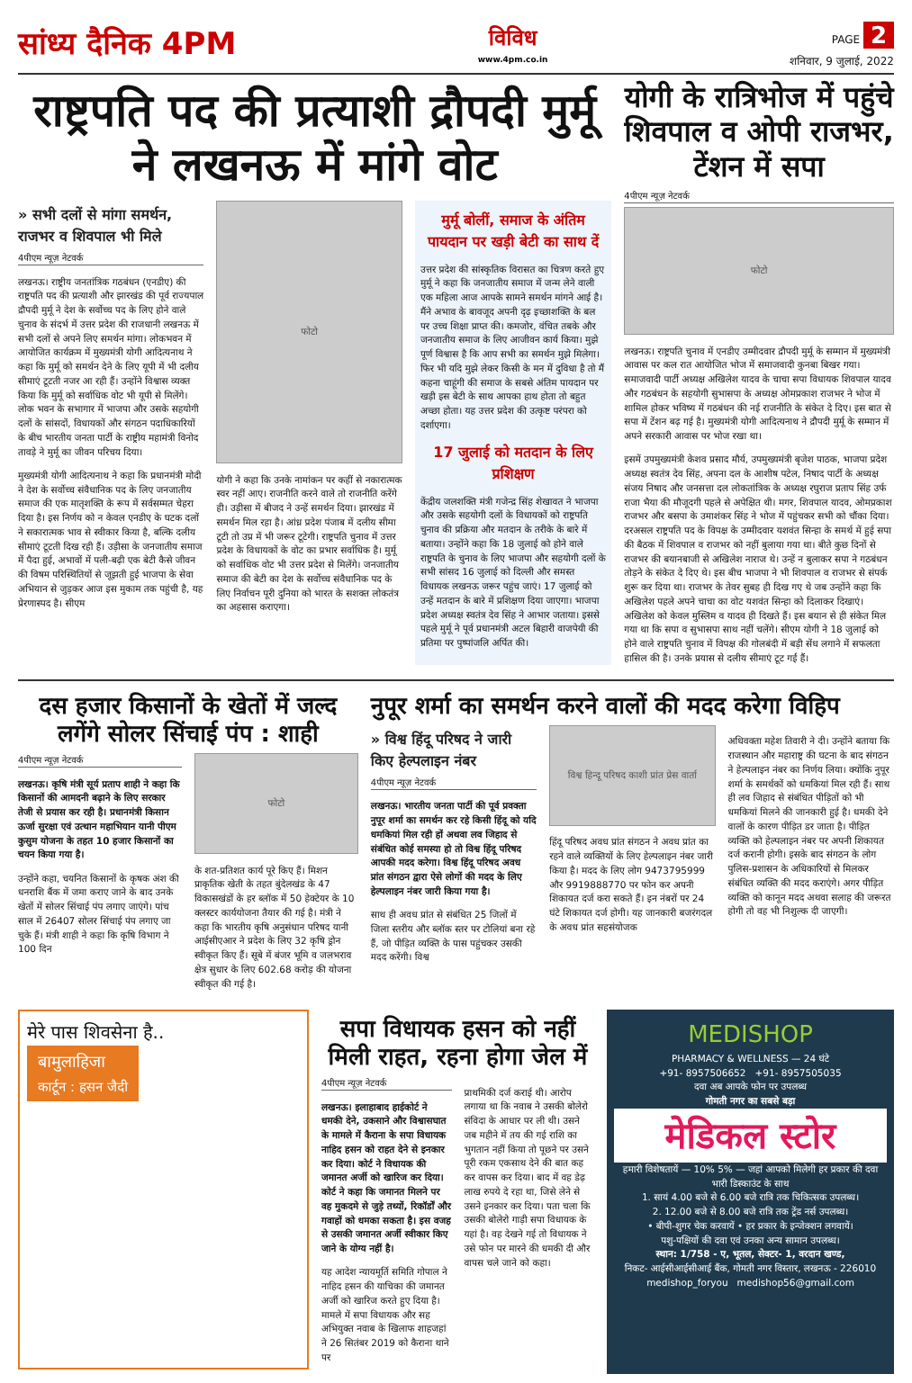सांध्य दैनिक 4PM
विविध
www.4pm.co.in
PAGE 2
शनिवार, 9 जुलाई, 2022
राष्ट्रपति पद की प्रत्याशी द्रौपदी मुर्मू ने लखनऊ में मांगे वोट
» सभी दलों से मांगा समर्थन, राजभर व शिवपाल भी मिले
4पीएम न्यूज़ नेटवर्क
लखनऊ। राष्ट्रीय जनतांत्रिक गठबंधन (एनडीए) की राष्ट्रपति पद की प्रत्याशी और झारखंड की पूर्व राज्यपाल द्रौपदी मुर्मू ने देश के सर्वोच्च पद के लिए होने वाले चुनाव के संदर्भ में उत्तर प्रदेश की राजधानी लखनऊ में सभी दलों से अपने लिए समर्थन मांगा। लोकभवन में आयोजित कार्यक्रम में मुख्यमंत्री योगी आदित्यनाथ ने कहा कि मुर्मू को समर्थन देने के लिए यूपी में भी दलीय सीमाएं टूटती नजर आ रही हैं। उन्होंने विश्वास व्यक्त किया कि मुर्मू को सर्वाधिक वोट भी यूपी से मिलेंगे। लोक भवन के सभागार में भाजपा और उसके सहयोगी दलों के सांसदों, विधायकों और संगठन पदाधिकारियों के बीच भारतीय जनता पार्टी के राष्ट्रीय महामंत्री विनोद तावड़े ने मुर्मू का जीवन परिचय दिया।
मुख्यमंत्री योगी आदित्यनाथ ने कहा कि प्रधानमंत्री मोदी ने देश के सर्वोच्च संवैधानिक पद के लिए जनजातीय समाज की एक मातृशक्ति के रूप में सर्वसम्मत चेहरा दिया है। इस निर्णय को न केवल एनडीए के घटक दलों ने सकारात्मक भाव से स्वीकार किया है, बल्कि दलीय सीमाएं टूटती दिख रही हैं। उड़ीसा के जनजातीय समाज में पैदा हुई, अभावों में पली-बढ़ी एक बेटी कैसे जीवन की विषम परिस्थितियों से जूझती हुई भाजपा के सेवा अभियान से जुड़कर आज इस मुकाम तक पहुंची है, यह प्रेरणास्पद है। सीएम
फोटो
योगी ने कहा कि उनके नामांकन पर कहीं से नकारात्मक स्वर नहीं आए। राजनीति करने वाले तो राजनीति करेंगे ही। उड़ीसा में बीजद ने उन्हें समर्थन दिया। झारखंड में समर्थन मिल रहा है। आंध्र प्रदेश पंजाब में दलीय सीमा टूटी तो उप्र में भी जरूर टूटेगी। राष्ट्रपति चुनाव में उत्तर प्रदेश के विधायकों के वोट का प्रभार सर्वाधिक है। मुर्मू को सर्वाधिक वोट भी उत्तर प्रदेश से मिलेंगे। जनजातीय समाज की बेटी का देश के सर्वोच्च संवैधानिक पद के लिए निर्वाचन पूरी दुनिया को भारत के सशक्त लोकतंत्र का अहसास कराएगा।
मुर्मू बोलीं, समाज के अंतिम पायदान पर खड़ी बेटी का साथ दें
उत्तर प्रदेश की सांस्कृतिक विरासत का चित्रण करते हुए मुर्मू ने कहा कि जनजातीय समाज में जन्म लेने वाली एक महिला आज आपके सामने समर्थन मांगने आई है। मैंने अभाव के बावजूद अपनी दृढ़ इच्छाशक्ति के बल पर उच्च शिक्षा प्राप्त की। कमजोर, वंचित तबके और जनजातीय समाज के लिए आजीवन कार्य किया। मुझे पूर्ण विश्वास है कि आप सभी का समर्थन मुझे मिलेगा। फिर भी यदि मुझे लेकर किसी के मन में दुविधा है तो मैं कहना चाहूंगी की समाज के सबसे अंतिम पायदान पर खड़ी इस बेटी के साथ आपका हाथ होता तो बहुत अच्छा होता। यह उत्तर प्रदेश की उत्कृष्ट परंपरा को दर्शाएगा।
17 जुलाई को मतदान के लिए प्रशिक्षण
केंद्रीय जलशक्ति मंत्री गजेन्द्र सिंह शेखावत ने भाजपा और उसके सहयोगी दलों के विधायकों को राष्ट्रपति चुनाव की प्रक्रिया और मतदान के तरीके के बारे में बताया। उन्होंने कहा कि 18 जुलाई को होने वाले राष्ट्रपति के चुनाव के लिए भाजपा और सहयोगी दलों के सभी सांसद 16 जुलाई को दिल्ली और समस्त विधायक लखनऊ जरूर पहुंच जाएं। 17 जुलाई को उन्हें मतदान के बारे में प्रशिक्षण दिया जाएगा। भाजपा प्रदेश अध्यक्ष स्वतंत्र देव सिंह ने आभार जताया। इससे पहले मुर्मू ने पूर्व प्रधानमंत्री अटल बिहारी वाजपेयी की प्रतिमा पर पुष्पांजलि अर्पित की।
योगी के रात्रिभोज में पहुंचे शिवपाल व ओपी राजभर, टेंशन में सपा
4पीएम न्यूज़ नेटवर्क
फोटो
लखनऊ। राष्ट्रपति चुनाव में एनडीए उम्मीदवार द्रौपदी मुर्मू के सम्मान में मुख्यमंत्री आवास पर कल रात आयोजित भोज में समाजवादी कुनबा बिखर गया। समाजवादी पार्टी अध्यक्ष अखिलेश यादव के चाचा सपा विधायक शिवपाल यादव और गठबंधन के सहयोगी सुभासपा के अध्यक्ष ओमप्रकाश राजभर ने भोज में शामिल होकर भविष्य में गठबंधन की नई राजनीति के संकेत दे दिए। इस बात से सपा में टेंशन बढ़ गई है। मुख्यमंत्री योगी आदित्यनाथ ने द्रौपदी मुर्मू के सम्मान में अपने सरकारी आवास पर भोज रखा था।
इसमें उपमुख्यमंत्री केशव प्रसाद मौर्य, उपमुख्यमंत्री बृजेश पाठक, भाजपा प्रदेश अध्यक्ष स्वतंत्र देव सिंह, अपना दल के आशीष पटेल, निषाद पार्टी के अध्यक्ष संजय निषाद और जनसत्ता दल लोकतांत्रिक के अध्यक्ष रघुराज प्रताप सिंह उर्फ राजा भैया की मौजूदगी पहले से अपेक्षित थी। मगर, शिवपाल यादव, ओमप्रकाश राजभर और बसपा के उमाशंकर सिंह ने भोज में पहुंचकर सभी को चौंका दिया। दरअसल राष्ट्रपति पद के विपक्ष के उम्मीदवार यशवंत सिन्हा के समर्थ में हुई सपा की बैठक में शिवपाल व राजभर को नहीं बुलाया गया था। बीते कुछ दिनों से राजभर की बयानबाजी से अखिलेश नाराज थे। उन्हें न बुलाकर सपा ने गठबंधन तोड़ने के संकेत दे दिए थे। इस बीच भाजपा ने भी शिवपाल व राजभर से संपर्क शुरू कर दिया था। राजभर के तेवर सुबह ही दिख गए थे जब उन्होंने कहा कि अखिलेश पहले अपने चाचा का वोट यशवंत सिन्हा को दिलाकर दिखाएं। अखिलेश को केवल मुस्लिम व यादव ही दिखते हैं। इस बयान से ही संकेत मिल गया था कि सपा व सुभासपा साथ नहीं चलेंगे। सीएम योगी ने 18 जुलाई को होने वाले राष्ट्रपति चुनाव में विपक्ष की गोलबंदी में बड़ी सेंध लगाने में सफलता हासिल की है। उनके प्रयास से दलीय सीमाएं टूट गईं हैं।
दस हजार किसानों के खेतों में जल्द लगेंगे सोलर सिंचाई पंप : शाही
4पीएम न्यूज़ नेटवर्क
लखनऊ। कृषि मंत्री सूर्य प्रताप शाही ने कहा कि किसानों की आमदनी बढ़ाने के लिए सरकार तेजी से प्रयास कर रही है। प्रधानमंत्री किसान ऊर्जा सुरक्षा एवं उत्थान महाभियान यानी पीएम कुसुम योजना के तहत 10 हजार किसानों का चयन किया गया है।
उन्होंने कहा, चयनित किसानों के कृषक अंश की धनराशि बैंक में जमा कराए जाने के बाद उनके खेतों में सोलर सिंचाई पंप लगाए जाएंगे। पांच साल में 26407 सोलर सिंचाई पंप लगाए जा चुके हैं। मंत्री शाही ने कहा कि कृषि विभाग ने 100 दिन
फोटो
के शत-प्रतिशत कार्य पूरे किए हैं। मिशन प्राकृतिक खेती के तहत बुंदेलखंड के 47 विकासखंडों के हर ब्लॉक में 50 हेक्टेयर के 10 क्लस्टर कार्ययोजना तैयार की गई है। मंत्री ने कहा कि भारतीय कृषि अनुसंधान परिषद यानी आईसीएआर ने प्रदेश के लिए 32 कृषि ड्रोन स्वीकृत किए हैं। सूबे में बंजर भूमि व जलभराव क्षेत्र सुधार के लिए 602.68 करोड़ की योजना स्वीकृत की गई है।
नुपूर शर्मा का समर्थन करने वालों की मदद करेगा विहिप
» विश्व हिंदू परिषद ने जारी किए हेल्पलाइन नंबर
4पीएम न्यूज़ नेटवर्क
लखनऊ। भारतीय जनता पार्टी की पूर्व प्रवक्ता नुपूर शर्मा का समर्थन कर रहे किसी हिंदू को यदि धमकियां मिल रही हों अथवा लव जिहाद से संबंधित कोई समस्या हो तो विश्व हिंदू परिषद आपकी मदद करेगा। विश्व हिंदू परिषद अवध प्रांत संगठन द्वारा ऐसे लोगों की मदद के लिए हेल्पलाइन नंबर जारी किया गया है।
साथ ही अवध प्रांत से संबंधित 25 जिलों में जिला स्तरीय और ब्लॉक स्तर पर टोलियां बना रहे हैं, जो पीड़ित व्यक्ति के पास पहुंचकर उसकी मदद करेंगी। विश्व
विश्व हिन्दू परिषद काशी प्रांत प्रेस वार्ता
हिंदू परिषद अवध प्रांत संगठन ने अवध प्रांत का रहने वाले व्यक्तियों के लिए हेल्पलाइन नंबर जारी किया है। मदद के लिए लोग 9473795999 और 9919888770 पर फोन कर अपनी शिकायत दर्ज करा सकते हैं। इन नंबरों पर 24 घंटे शिकायत दर्ज होगी। यह जानकारी बजरंगदल के अवध प्रांत सहसंयोजक
अधिवक्ता महेश तिवारी ने दी। उन्होंने बताया कि राजस्थान और महाराष्ट्र की घटना के बाद संगठन ने हेल्पलाइन नंबर का निर्णय लिया। क्योंकि नुपूर शर्मा के समर्थकों को धमकियां मिल रही हैं। साथ ही लव जिहाद से संबंधित पीड़ितों को भी धमकियां मिलने की जानकारी हुई है। धमकी देने वालों के कारण पीड़ित डर जाता है। पीड़ित व्यक्ति को हेल्पलाइन नंबर पर अपनी शिकायत दर्ज करानी होगी। इसके बाद संगठन के लोग पुलिस-प्रशासन के अधिकारियों से मिलकर संबंधित व्यक्ति की मदद कराएंगे। अगर पीड़ित व्यक्ति को कानून मदद अथवा सलाह की जरूरत होगी तो वह भी निशुल्क दी जाएगी।
मेरे पास शिवसेना है..
बामुलाहिजा
कार्टून : हसन जैदी
सपा विधायक हसन को नहीं मिली राहत, रहना होगा जेल में
4पीएम न्यूज़ नेटवर्क
लखनऊ। इलाहाबाद हाईकोर्ट ने धमकी देने, उकसाने और विश्वासघात के मामले में कैराना के सपा विधायक नाहिद हसन को राहत देने से इनकार कर दिया। कोर्ट ने विधायक की जमानत अर्जी को खारिज कर दिया। कोर्ट ने कहा कि जमानत मिलने पर वह मुकदमे से जुड़े तथ्यों, रिकॉर्डों और गवाहों को धमका सकता है। इस वजह से उसकी जमानत अर्जी स्वीकार किए जाने के योग्य नहीं है।
यह आदेश न्यायमूर्ति समिति गोपाल ने नाहिद हसन की याचिका की जमानत अर्जी को खारिज करते हुए दिया है। मामले में सपा विधायक और सह अभियुक्त नवाब के खिलाफ शाहजहां ने 26 सितंबर 2019 को कैराना थाने पर
प्राथमिकी दर्ज कराई थी। आरोप लगाया था कि नवाब ने उसकी बोलेरो संविदा के आधार पर ली थी। उसने जब महीने में तय की गई राशि का भुगतान नहीं किया तो पूछने पर उसने पूरी रकम एकसाथ देने की बात कह कर वापस कर दिया। बाद में वह डेढ़ लाख रुपये दे रहा था, जिसे लेने से उसने इनकार कर दिया। पता चला कि उसकी बोलेरो गाड़ी सपा विधायक के यहां है। वह देखने गई तो विधायक ने उसे फोन पर मारने की धमकी दी और वापस चले जाने को कहा।
MEDISHOP
PHARMACY & WELLNESS — 24 घंटे
+91- 8957506652 +91- 8957505035
दवा अब आपके फोन पर उपलब्ध
गोमती नगर का सबसे बड़ा
मेडिकल स्टोर
हमारी विशेषतायें — 10% 5% — जहां आपको मिलेगी हर प्रकार की दवा भारी डिस्काउंट के साथ
1. सायं 4.00 बजे से 6.00 बजे रात्रि तक चिकित्सक उपलब्ध।
2. 12.00 बजे से 8.00 बजे रात्रि तक ट्रेंड नर्स उपलब्ध।
• बीपी-शुगर चेक करवायें • हर प्रकार के इन्जेक्शन लगवायें।
पशु-पक्षियों की दवा एवं उनका अन्य सामान उपलब्ध।
स्थान: 1/758 - ए, भूतल, सेक्टर- 1, वरदान खण्ड,
निकट- आईसीआईसीआई बैंक, गोमती नगर विस्तार, लखनऊ - 226010
medishop_foryou medishop56@gmail.com